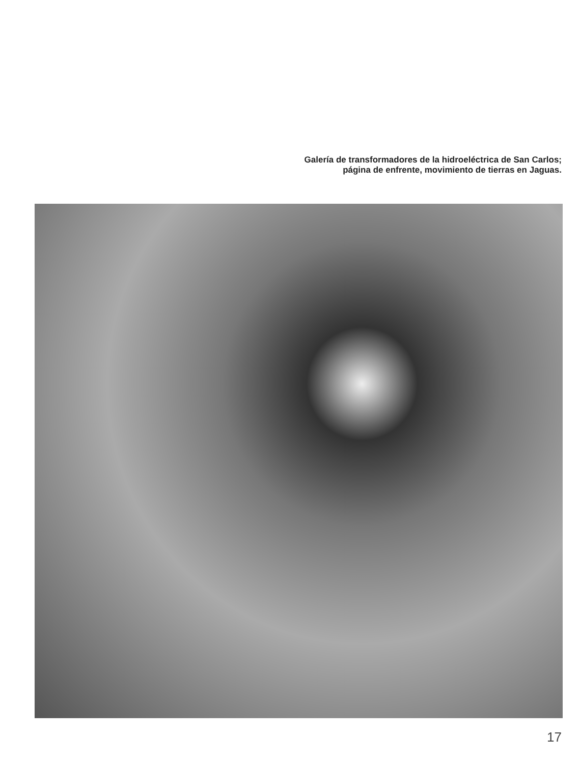Galería de transformadores de la hidroeléctrica de San Carlos; página de enfrente, movimiento de tierras en Jaguas.
17